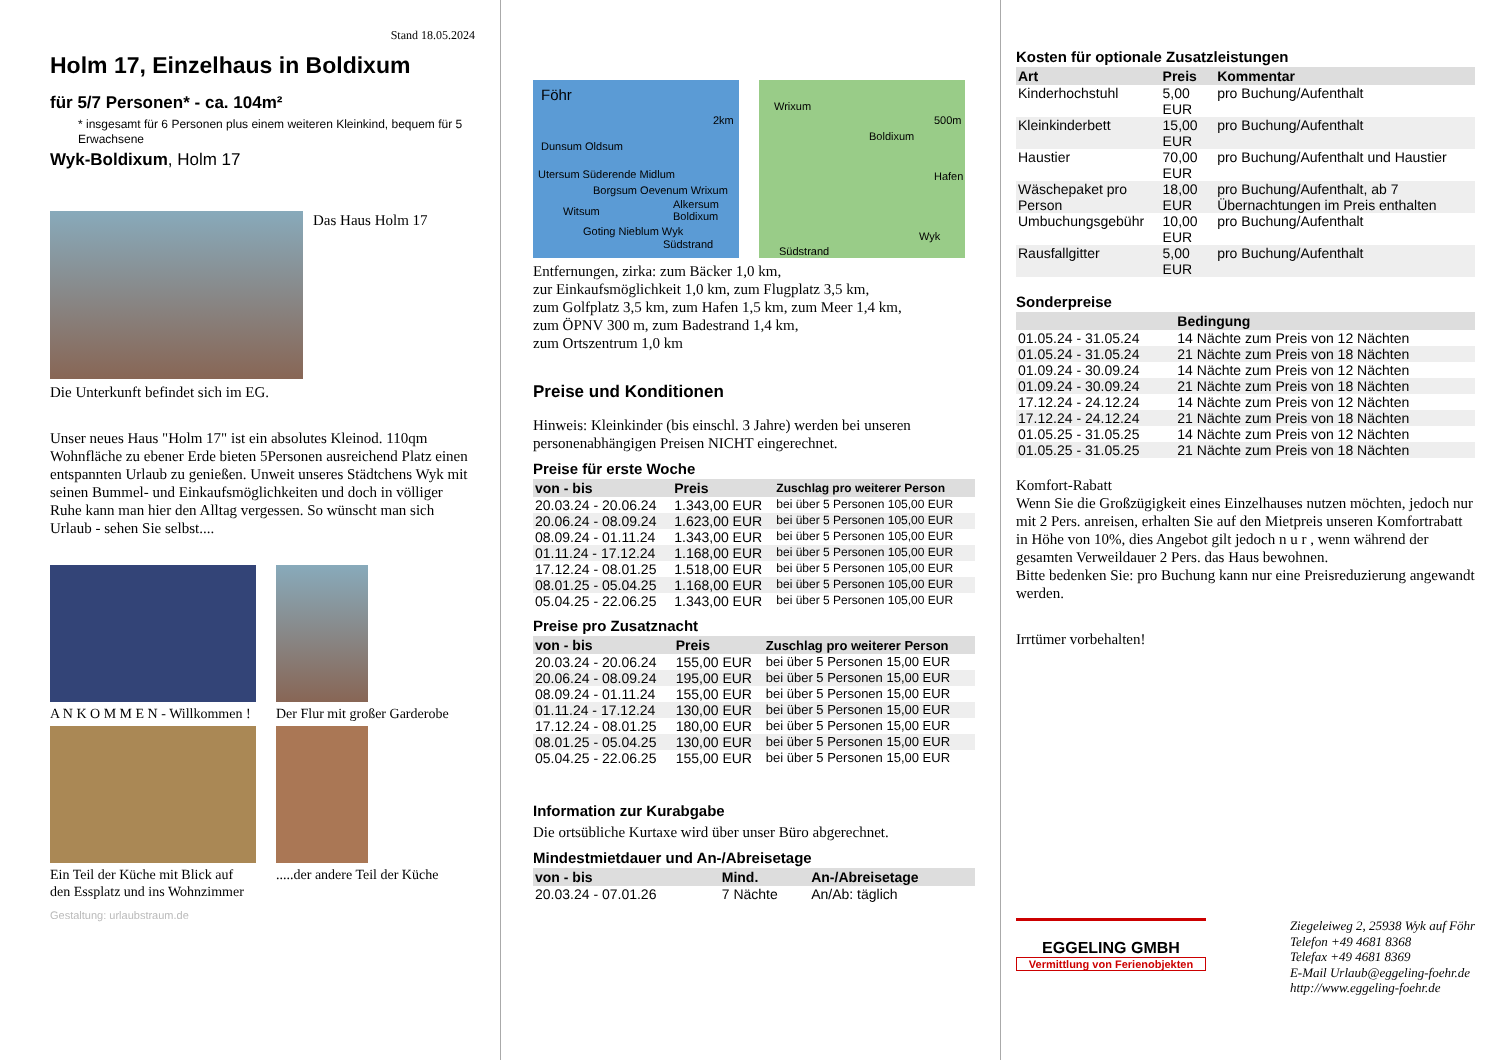Stand 18.05.2024
Holm 17, Einzelhaus in Boldixum
für 5/7 Personen* - ca. 104m²
* insgesamt für 6 Personen plus einem weiteren Kleinkind, bequem für 5 Erwachsene
Wyk-Boldixum, Holm 17
Das Haus Holm 17
Die Unterkunft befindet sich im EG.
Unser neues Haus "Holm 17" ist ein absolutes Kleinod. 110qm Wohnfläche zu ebener Erde bieten 5Personen ausreichend Platz einen entspannten Urlaub zu genießen. Unweit unseres Städtchens Wyk mit seinen Bummel- und Einkaufsmöglichkeiten und doch in völliger Ruhe kann man hier den Alltag vergessen. So wünscht man sich Urlaub - sehen Sie selbst....
A N K O M M E N - Willkommen ! Der Flur mit großer Garderobe
Ein Teil der Küche mit Blick auf den Essplatz und ins Wohnzimmer
.....der andere Teil der Küche
Gestaltung: urlaubstraum.de
Föhr Dunsum Oldsum Utersum Süderende Midlum Borgsum Oevenum Wrixum Alkersum Boldixum Witsum Goting Nieblum Wyk Südstrand 2km
Wrixum Boldixum Hafen Wyk Südstrand 500m
Entfernungen, zirka: zum Bäcker 1,0 km,
zur Einkaufsmöglichkeit 1,0 km, zum Flugplatz 3,5 km,
zum Golfplatz 3,5 km, zum Hafen 1,5 km, zum Meer 1,4 km,
zum ÖPNV 300 m, zum Badestrand 1,4 km,
zum Ortszentrum 1,0 km
Preise und Konditionen
Hinweis: Kleinkinder (bis einschl. 3 Jahre) werden bei unseren personenabhängigen Preisen NICHT eingerechnet.
Preise für erste Woche
| von - bis | Preis | Zuschlag pro weiterer Person |
| --- | --- | --- |
| 20.03.24 - 20.06.24 | 1.343,00 EUR | bei über 5 Personen 105,00 EUR |
| 20.06.24 - 08.09.24 | 1.623,00 EUR | bei über 5 Personen 105,00 EUR |
| 08.09.24 - 01.11.24 | 1.343,00 EUR | bei über 5 Personen 105,00 EUR |
| 01.11.24 - 17.12.24 | 1.168,00 EUR | bei über 5 Personen 105,00 EUR |
| 17.12.24 - 08.01.25 | 1.518,00 EUR | bei über 5 Personen 105,00 EUR |
| 08.01.25 - 05.04.25 | 1.168,00 EUR | bei über 5 Personen 105,00 EUR |
| 05.04.25 - 22.06.25 | 1.343,00 EUR | bei über 5 Personen 105,00 EUR |
Preise pro Zusatznacht
| von - bis | Preis | Zuschlag pro weiterer Person |
| --- | --- | --- |
| 20.03.24 - 20.06.24 | 155,00 EUR | bei über 5 Personen 15,00 EUR |
| 20.06.24 - 08.09.24 | 195,00 EUR | bei über 5 Personen 15,00 EUR |
| 08.09.24 - 01.11.24 | 155,00 EUR | bei über 5 Personen 15,00 EUR |
| 01.11.24 - 17.12.24 | 130,00 EUR | bei über 5 Personen 15,00 EUR |
| 17.12.24 - 08.01.25 | 180,00 EUR | bei über 5 Personen 15,00 EUR |
| 08.01.25 - 05.04.25 | 130,00 EUR | bei über 5 Personen 15,00 EUR |
| 05.04.25 - 22.06.25 | 155,00 EUR | bei über 5 Personen 15,00 EUR |
Information zur Kurabgabe
Die ortsübliche Kurtaxe wird über unser Büro abgerechnet.
Mindestmietdauer und An-/Abreisetage
| von - bis | Mind. | An-/Abreisetage |
| --- | --- | --- |
| 20.03.24 - 07.01.26 | 7 Nächte | An/Ab: täglich |
Kosten für optionale Zusatzleistungen
| Art | Preis | Kommentar |
| --- | --- | --- |
| Kinderhochstuhl | 5,00 EUR | pro Buchung/Aufenthalt |
| Kleinkinderbett | 15,00 EUR | pro Buchung/Aufenthalt |
| Haustier | 70,00 EUR | pro Buchung/Aufenthalt und Haustier |
| Wäschepaket pro Person | 18,00 EUR | pro Buchung/Aufenthalt, ab 7 Übernachtungen im Preis enthalten |
| Umbuchungsgebühr | 10,00 EUR | pro Buchung/Aufenthalt |
| Rausfallgitter | 5,00 EUR | pro Buchung/Aufenthalt |
Sonderpreise
| | Bedingung |
| --- | --- |
| 01.05.24 - 31.05.24 | 14 Nächte zum Preis von 12 Nächten |
| 01.05.24 - 31.05.24 | 21 Nächte zum Preis von 18 Nächten |
| 01.09.24 - 30.09.24 | 14 Nächte zum Preis von 12 Nächten |
| 01.09.24 - 30.09.24 | 21 Nächte zum Preis von 18 Nächten |
| 17.12.24 - 24.12.24 | 14 Nächte zum Preis von 12 Nächten |
| 17.12.24 - 24.12.24 | 21 Nächte zum Preis von 18 Nächten |
| 01.05.25 - 31.05.25 | 14 Nächte zum Preis von 12 Nächten |
| 01.05.25 - 31.05.25 | 21 Nächte zum Preis von 18 Nächten |
Komfort-Rabatt
Wenn Sie die Großzügigkeit eines Einzelhauses nutzen möchten, jedoch nur mit 2 Pers. anreisen, erhalten Sie auf den Mietpreis unseren Komfortrabatt in Höhe von 10%, dies Angebot gilt jedoch n u r , wenn während der gesamten Verweildauer 2 Pers. das Haus bewohnen.
Bitte bedenken Sie: pro Buchung kann nur eine Preisreduzierung angewandt werden.
Irrtümer vorbehalten!
EGGELING GMBH
Vermittlung von Ferienobjekten
Ziegeleiweg 2, 25938 Wyk auf Föhr
Telefon +49 4681 8368
Telefax +49 4681 8369
E-Mail Urlaub@eggeling-foehr.de
http://www.eggeling-foehr.de